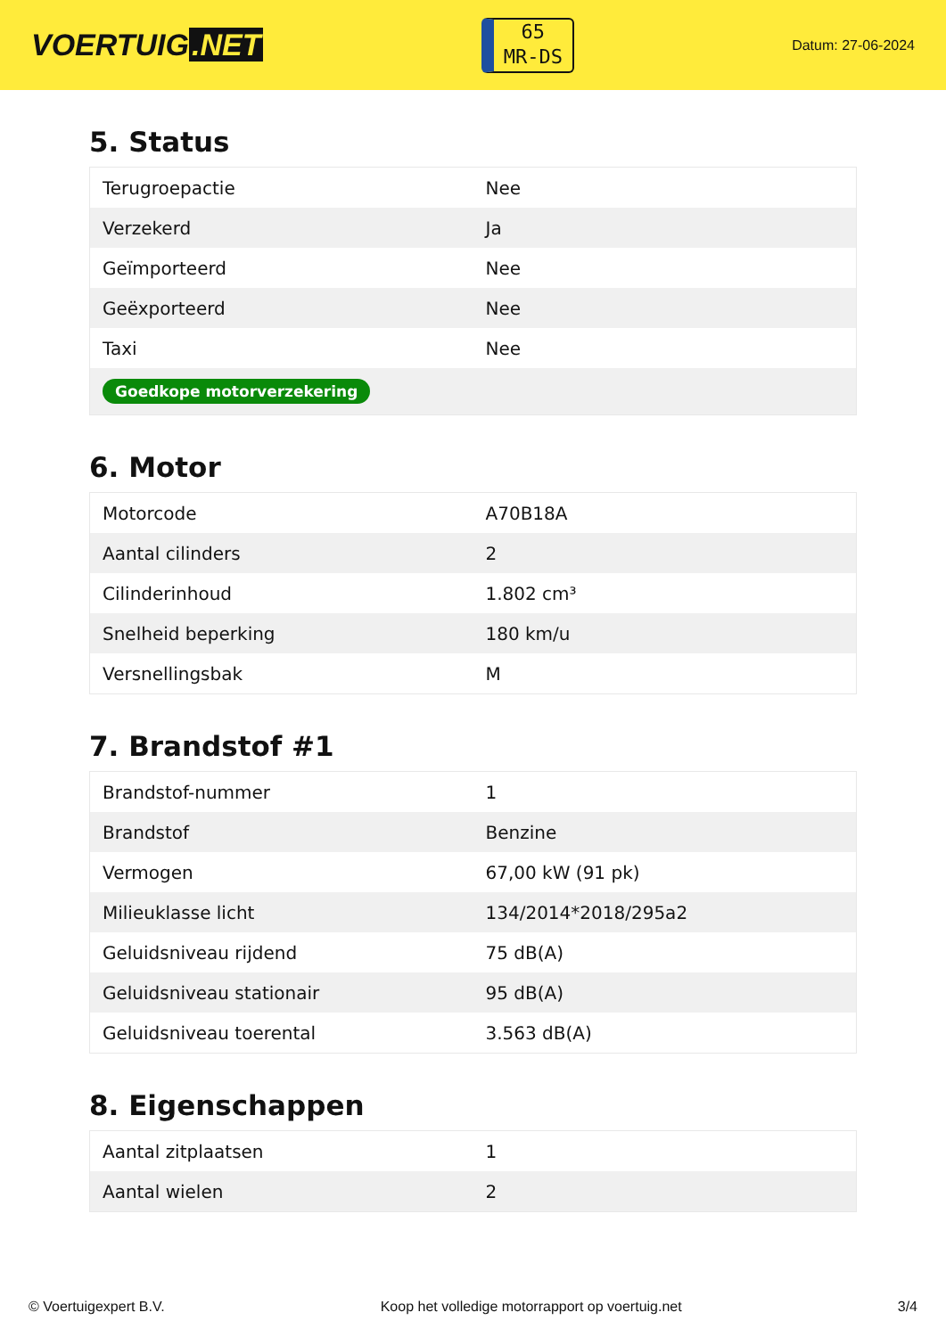VOERTUIG.NET
65
MR-DS
Datum: 27-06-2024
5. Status
| Terugroepactie | Nee |
| Verzekerd | Ja |
| Geïmporteerd | Nee |
| Geëxporteerd | Nee |
| Taxi | Nee |
| Goedkope motorverzekering | |
6. Motor
| Motorcode | A70B18A |
| Aantal cilinders | 2 |
| Cilinderinhoud | 1.802 cm³ |
| Snelheid beperking | 180 km/u |
| Versnellingsbak | M |
7. Brandstof #1
| Brandstof-nummer | 1 |
| Brandstof | Benzine |
| Vermogen | 67,00 kW (91 pk) |
| Milieuklasse licht | 134/2014*2018/295a2 |
| Geluidsniveau rijdend | 75 dB(A) |
| Geluidsniveau stationair | 95 dB(A) |
| Geluidsniveau toerental | 3.563 dB(A) |
8. Eigenschappen
| Aantal zitplaatsen | 1 |
| Aantal wielen | 2 |
© Voertuigexpert B.V. Koop het volledige motorrapport op voertuig.net 3/4